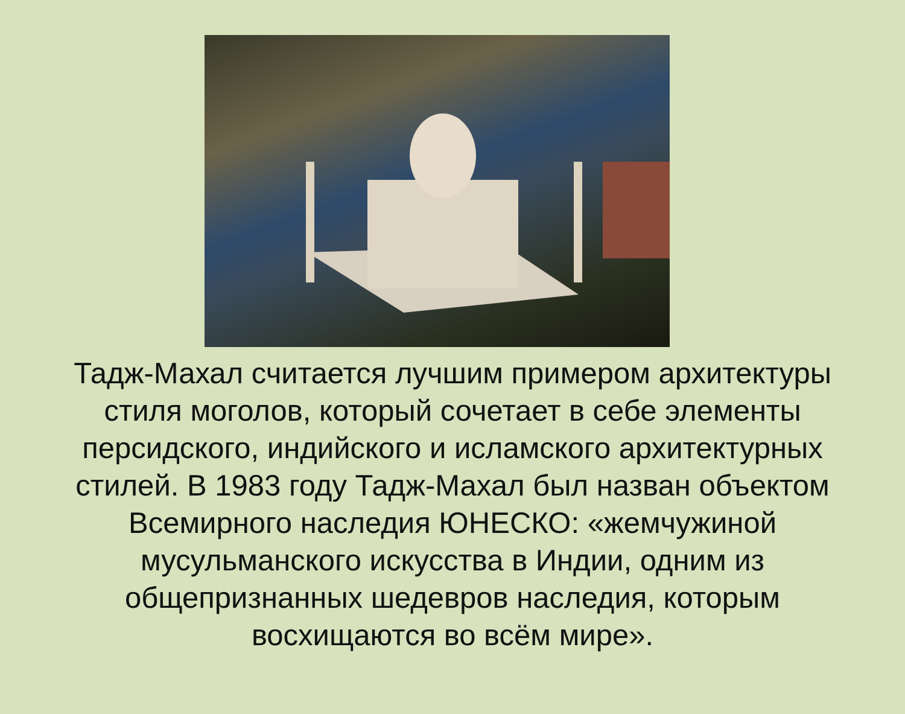Тадж-Махал считается лучшим примером архитектуры стиля моголов, который сочетает в себе элементы персидского, индийского и исламского архитектурных стилей. В 1983 году Тадж-Махал был назван объектом Всемирного наследия ЮНЕСКО: «жемчужиной мусульманского искусства в Индии, одним из общепризнанных шедевров наследия, которым восхищаются во всём мире».